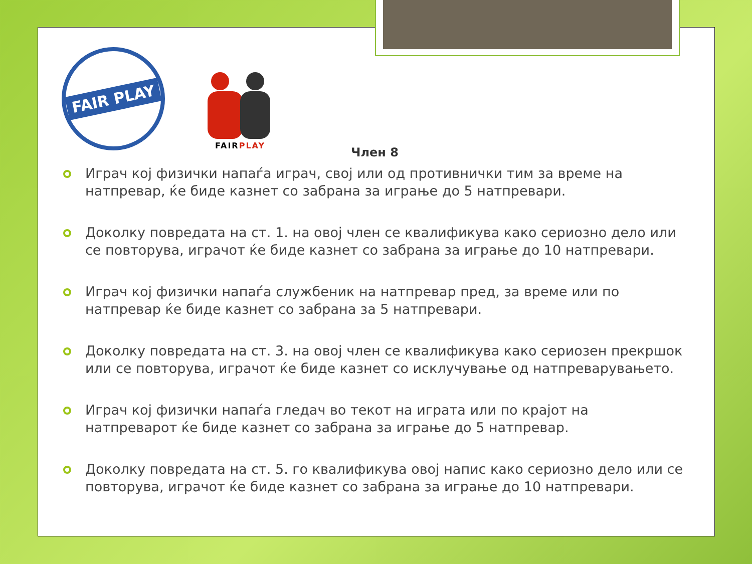FAIR PLAY
FAIRPLAY
Член 8
Играч кој физички напаѓа играч, свој или од противнички тим за време на натпревар, ќе биде казнет со забрана за играње до 5 натпревари.
Доколку повредата на ст. 1. на овој член се квалификува како сериозно дело или се повторува, играчот ќе биде казнет со забрана за играње до 10 натпревари.
Играч кој физички напаѓа службеник на натпревар пред, за време или по натпревар ќе биде казнет со забрана за 5 натпревари.
Доколку повредата на ст. 3. на овој член се квалификува како сериозен прекршок или се повторува, играчот ќе биде казнет со исклучување од натпреварувањето.
Играч кој физички напаѓа гледач во текот на играта или по крајот на натпреварот ќе биде казнет со забрана за играње до 5 натпревар.
Доколку повредата на ст. 5. го квалификува овој напис како сериозно дело или се повторува, играчот ќе биде казнет со забрана за играње до 10 натпревари.